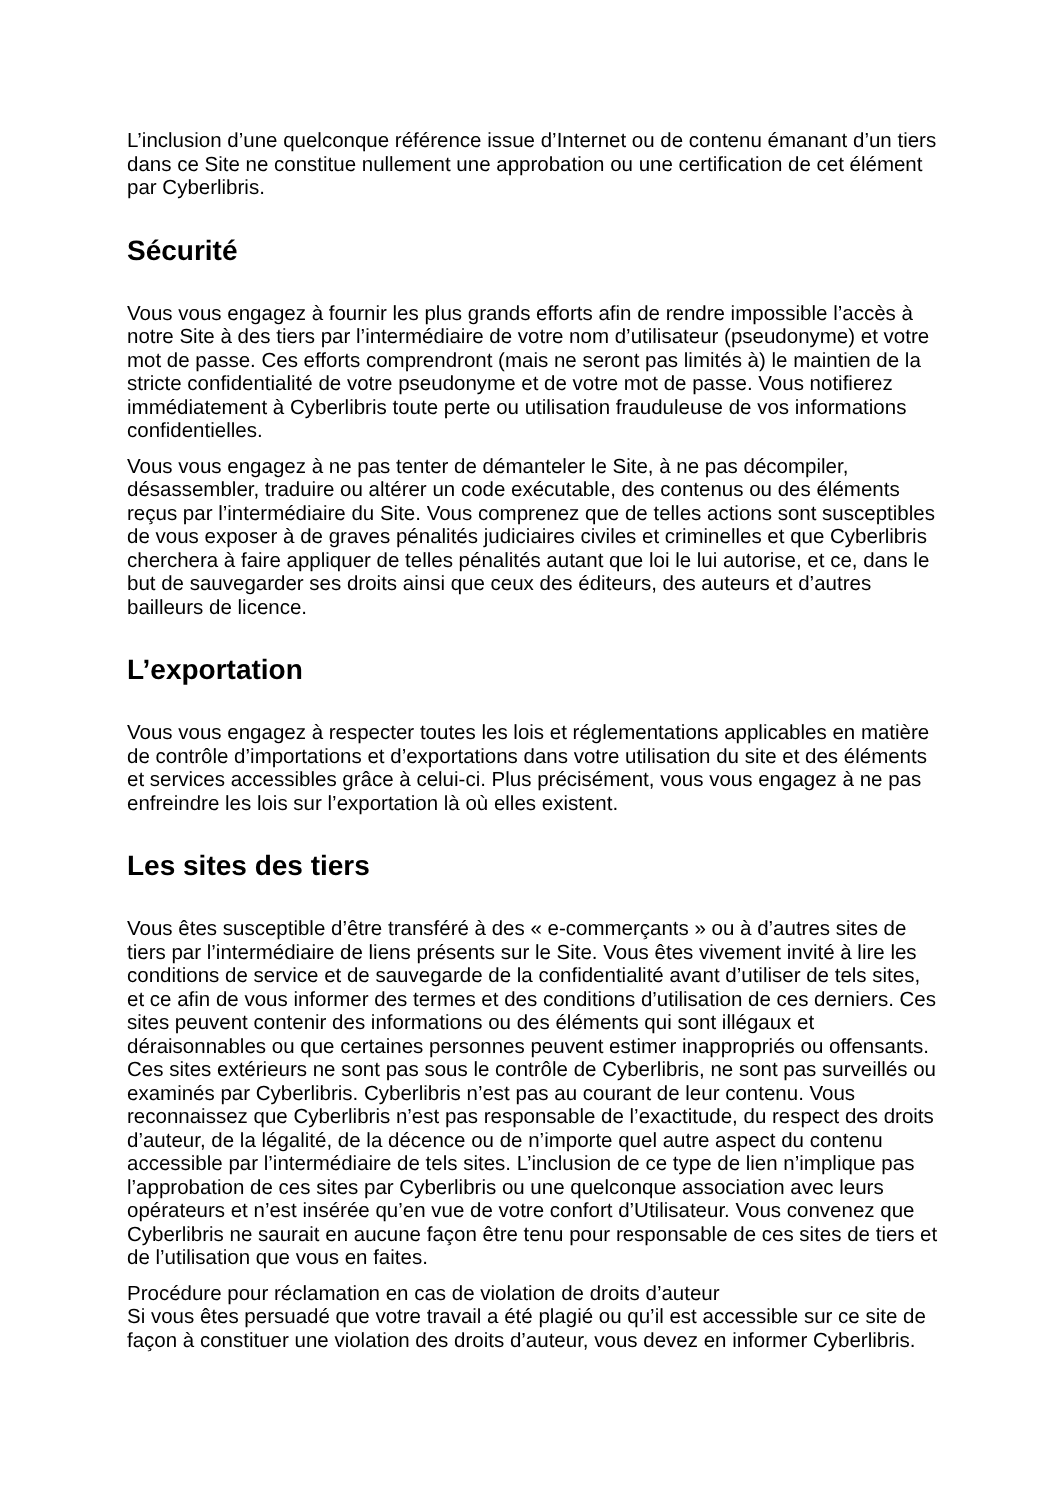L’inclusion d’une quelconque référence issue d’Internet ou de contenu émanant d’un tiers dans ce Site ne constitue nullement une approbation ou une certification de cet élément par Cyberlibris.
Sécurité
Vous vous engagez à fournir les plus grands efforts afin de rendre impossible l’accès à notre Site à des tiers par l’intermédiaire de votre nom d’utilisateur (pseudonyme) et votre mot de passe. Ces efforts comprendront (mais ne seront pas limités à) le maintien de la stricte confidentialité de votre pseudonyme et de votre mot de passe. Vous notifierez immédiatement à Cyberlibris toute perte ou utilisation frauduleuse de vos informations confidentielles.
Vous vous engagez à ne pas tenter de démanteler le Site, à ne pas décompiler, désassembler, traduire ou altérer un code exécutable, des contenus ou des éléments reçus par l’intermédiaire du Site. Vous comprenez que de telles actions sont susceptibles de vous exposer à de graves pénalités judiciaires civiles et criminelles et que Cyberlibris cherchera à faire appliquer de telles pénalités autant que loi le lui autorise, et ce, dans le but de sauvegarder ses droits ainsi que ceux des éditeurs, des auteurs et d’autres bailleurs de licence.
L’exportation
Vous vous engagez à respecter toutes les lois et réglementations applicables en matière de contrôle d’importations et d’exportations dans votre utilisation du site et des éléments et services accessibles grâce à celui-ci. Plus précisément, vous vous engagez à ne pas enfreindre les lois sur l’exportation là où elles existent.
Les sites des tiers
Vous êtes susceptible d’être transféré à des « e-commerçants » ou à d’autres sites de tiers par l’intermédiaire de liens présents sur le Site. Vous êtes vivement invité à lire les conditions de service et de sauvegarde de la confidentialité avant d’utiliser de tels sites, et ce afin de vous informer des termes et des conditions d’utilisation de ces derniers. Ces sites peuvent contenir des informations ou des éléments qui sont illégaux et déraisonnables ou que certaines personnes peuvent estimer inappropriés ou offensants. Ces sites extérieurs ne sont pas sous le contrôle de Cyberlibris, ne sont pas surveillés ou examinés par Cyberlibris. Cyberlibris n’est pas au courant de leur contenu. Vous reconnaissez que Cyberlibris n’est pas responsable de l’exactitude, du respect des droits d’auteur, de la légalité, de la décence ou de n’importe quel autre aspect du contenu accessible par l’intermédiaire de tels sites. L’inclusion de ce type de lien n’implique pas l’approbation de ces sites par Cyberlibris ou une quelconque association avec leurs opérateurs et n’est insérée qu’en vue de votre confort d’Utilisateur. Vous convenez que Cyberlibris ne saurait en aucune façon être tenu pour responsable de ces sites de tiers et de l’utilisation que vous en faites.
Procédure pour réclamation en cas de violation de droits d’auteur
Si vous êtes persuadé que votre travail a été plagié ou qu’il est accessible sur ce site de façon à constituer une violation des droits d’auteur, vous devez en informer Cyberlibris.